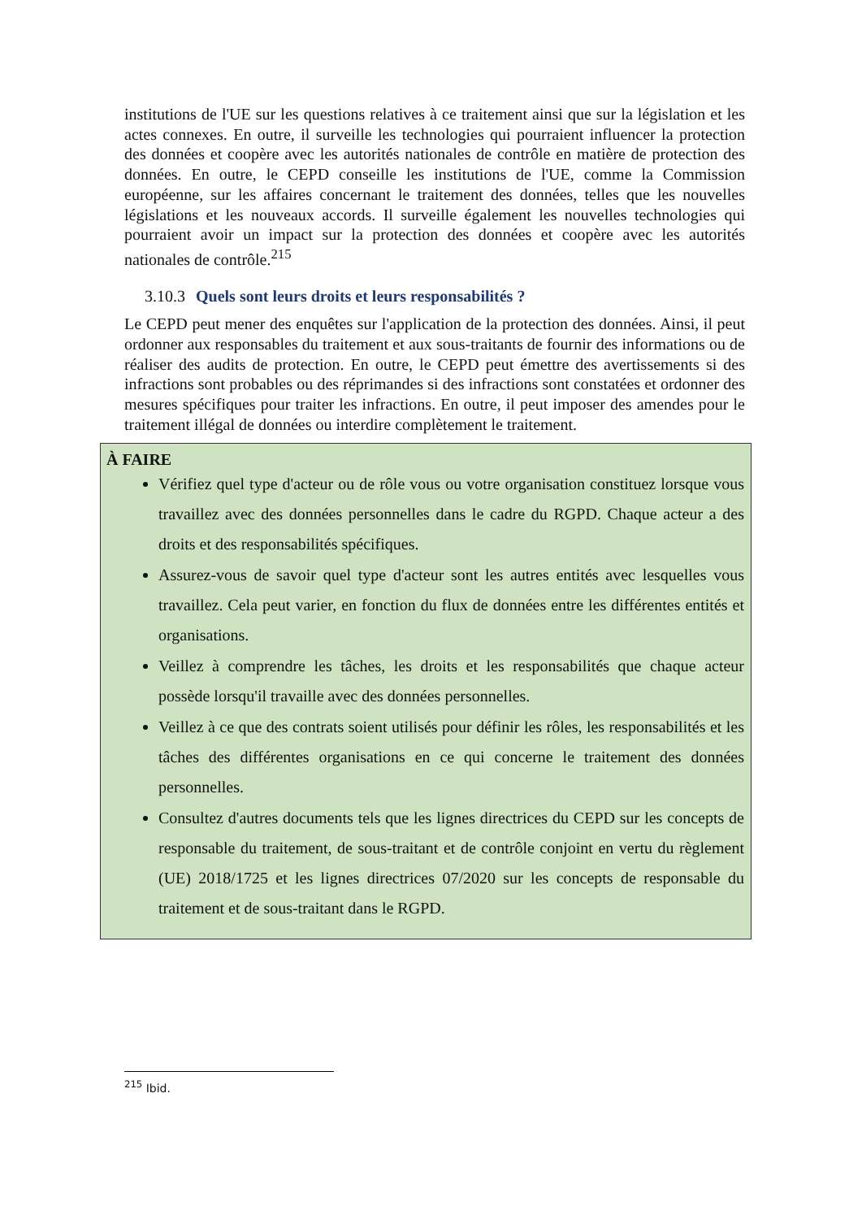institutions de l'UE sur les questions relatives à ce traitement ainsi que sur la législation et les actes connexes. En outre, il surveille les technologies qui pourraient influencer la protection des données et coopère avec les autorités nationales de contrôle en matière de protection des données. En outre, le CEPD conseille les institutions de l'UE, comme la Commission européenne, sur les affaires concernant le traitement des données, telles que les nouvelles législations et les nouveaux accords. Il surveille également les nouvelles technologies qui pourraient avoir un impact sur la protection des données et coopère avec les autorités nationales de contrôle.<sup>215</sup>
3.10.3 Quels sont leurs droits et leurs responsabilités ?
Le CEPD peut mener des enquêtes sur l'application de la protection des données. Ainsi, il peut ordonner aux responsables du traitement et aux sous-traitants de fournir des informations ou de réaliser des audits de protection. En outre, le CEPD peut émettre des avertissements si des infractions sont probables ou des réprimandes si des infractions sont constatées et ordonner des mesures spécifiques pour traiter les infractions. En outre, il peut imposer des amendes pour le traitement illégal de données ou interdire complètement le traitement.
À FAIRE
Vérifiez quel type d'acteur ou de rôle vous ou votre organisation constituez lorsque vous travaillez avec des données personnelles dans le cadre du RGPD. Chaque acteur a des droits et des responsabilités spécifiques.
Assurez-vous de savoir quel type d'acteur sont les autres entités avec lesquelles vous travaillez. Cela peut varier, en fonction du flux de données entre les différentes entités et organisations.
Veillez à comprendre les tâches, les droits et les responsabilités que chaque acteur possède lorsqu'il travaille avec des données personnelles.
Veillez à ce que des contrats soient utilisés pour définir les rôles, les responsabilités et les tâches des différentes organisations en ce qui concerne le traitement des données personnelles.
Consultez d'autres documents tels que les lignes directrices du CEPD sur les concepts de responsable du traitement, de sous-traitant et de contrôle conjoint en vertu du règlement (UE) 2018/1725 et les lignes directrices 07/2020 sur les concepts de responsable du traitement et de sous-traitant dans le RGPD.
<sup>215</sup> Ibid.